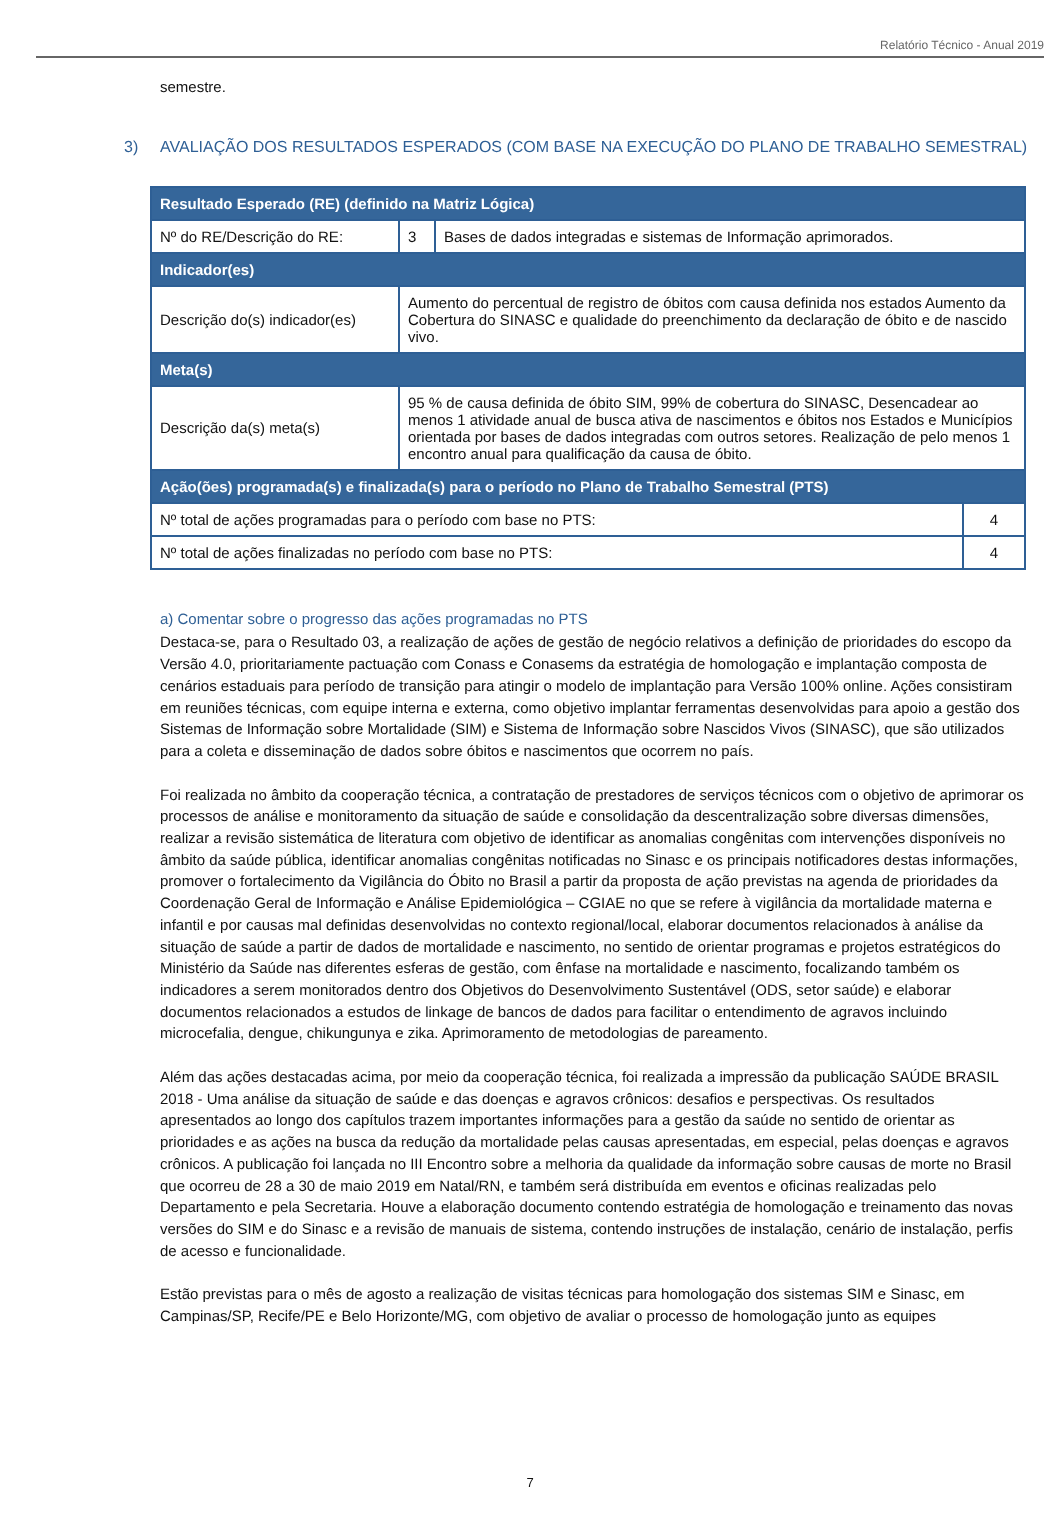Relatório Técnico - Anual 2019
semestre.
3) AVALIAÇÃO DOS RESULTADOS ESPERADOS (COM BASE NA EXECUÇÃO DO PLANO DE TRABALHO SEMESTRAL)
| Resultado Esperado (RE) (definido na Matriz Lógica) | | | |
| Nº do RE/Descrição do RE: | 3 | Bases de dados integradas e sistemas de Informação aprimorados. | |
| Indicador(es) | | | |
| Descrição do(s) indicador(es) | Aumento do percentual de registro de óbitos com causa definida nos estados Aumento da Cobertura do SINASC e qualidade do preenchimento da declaração de óbito e de nascido vivo. | | |
| Meta(s) | | | |
| Descrição da(s) meta(s) | 95 % de causa definida de óbito SIM, 99% de cobertura do SINASC, Desencadear ao menos 1 atividade anual de busca ativa de nascimentos e óbitos nos Estados e Municípios orientada por bases de dados integradas com outros setores. Realização de pelo menos 1 encontro anual para qualificação da causa de óbito. | | |
| Ação(ões) programada(s) e finalizada(s) para o período no Plano de Trabalho Semestral (PTS) | | | |
| Nº total de ações programadas para o período com base no PTS: | | | 4 |
| Nº total de ações finalizadas no período com base no PTS: | | | 4 |
a) Comentar sobre o progresso das ações programadas no PTS
Destaca-se, para o Resultado 03, a realização de ações de gestão de negócio relativos a definição de prioridades do escopo da Versão 4.0, prioritariamente pactuação com Conass e Conasems da estratégia de homologação e implantação composta de cenários estaduais para período de transição para atingir o modelo de implantação para Versão 100% online. Ações consistiram em reuniões técnicas, com equipe interna e externa, como objetivo implantar ferramentas desenvolvidas para apoio a gestão dos Sistemas de Informação sobre Mortalidade (SIM) e Sistema de Informação sobre Nascidos Vivos (SINASC), que são utilizados para a coleta e disseminação de dados sobre óbitos e nascimentos que ocorrem no país.
Foi realizada no âmbito da cooperação técnica, a contratação de prestadores de serviços técnicos com o objetivo de aprimorar os processos de análise e monitoramento da situação de saúde e consolidação da descentralização sobre diversas dimensões, realizar a revisão sistemática de literatura com objetivo de identificar as anomalias congênitas com intervenções disponíveis no âmbito da saúde pública, identificar anomalias congênitas notificadas no Sinasc e os principais notificadores destas informações, promover o fortalecimento da Vigilância do Óbito no Brasil a partir da proposta de ação previstas na agenda de prioridades da Coordenação Geral de Informação e Análise Epidemiológica – CGIAE no que se refere à vigilância da mortalidade materna e infantil e por causas mal definidas desenvolvidas no contexto regional/local, elaborar documentos relacionados à análise da situação de saúde a partir de dados de mortalidade e nascimento, no sentido de orientar programas e projetos estratégicos do Ministério da Saúde nas diferentes esferas de gestão, com ênfase na mortalidade e nascimento, focalizando também os indicadores a serem monitorados dentro dos Objetivos do Desenvolvimento Sustentável (ODS, setor saúde) e elaborar documentos relacionados a estudos de linkage de bancos de dados para facilitar o entendimento de agravos incluindo microcefalia, dengue, chikungunya e zika. Aprimoramento de metodologias de pareamento.
Além das ações destacadas acima, por meio da cooperação técnica, foi realizada a impressão da publicação SAÚDE BRASIL 2018 - Uma análise da situação de saúde e das doenças e agravos crônicos: desafios e perspectivas. Os resultados apresentados ao longo dos capítulos trazem importantes informações para a gestão da saúde no sentido de orientar as prioridades e as ações na busca da redução da mortalidade pelas causas apresentadas, em especial, pelas doenças e agravos crônicos. A publicação foi lançada no III Encontro sobre a melhoria da qualidade da informação sobre causas de morte no Brasil que ocorreu de 28 a 30 de maio 2019 em Natal/RN, e também será distribuída em eventos e oficinas realizadas pelo Departamento e pela Secretaria. Houve a elaboração documento contendo estratégia de homologação e treinamento das novas versões do SIM e do Sinasc e a revisão de manuais de sistema, contendo instruções de instalação, cenário de instalação, perfis de acesso e funcionalidade.
Estão previstas para o mês de agosto a realização de visitas técnicas para homologação dos sistemas SIM e Sinasc, em Campinas/SP, Recife/PE e Belo Horizonte/MG, com objetivo de avaliar o processo de homologação junto as equipes
7